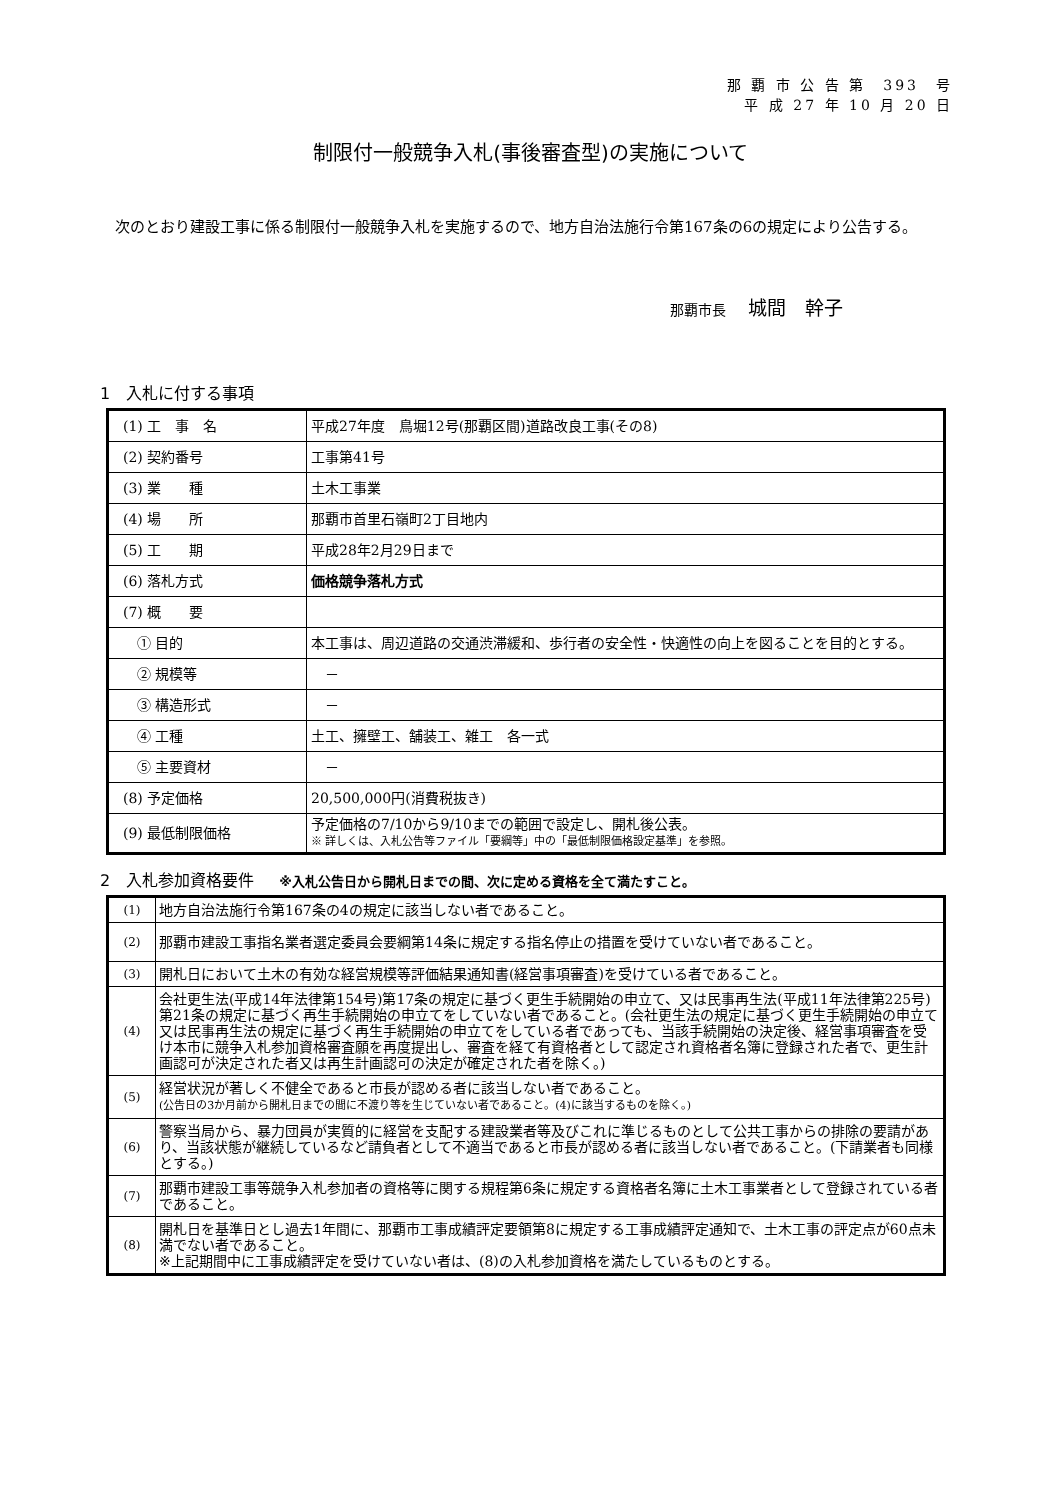那 覇 市 公 告 第　393　号
平 成 27 年 10 月 20 日
制限付一般競争入札(事後審査型)の実施について
次のとおり建設工事に係る制限付一般競争入札を実施するので、地方自治法施行令第167条の6の規定により公告する。
那覇市長 城間　幹子
1　入札に付する事項
| (1) 工 事 名 | 平成27年度 鳥堀12号(那覇区間)道路改良工事(その8) |
| (2) 契約番号 | 工事第41号 |
| (3) 業 種 | 土木工事業 |
| (4) 場 所 | 那覇市首里石嶺町2丁目地内 |
| (5) 工 期 | 平成28年2月29日まで |
| (6) 落札方式 | 価格競争落札方式 |
| (7) 概 要 | |
| ① 目的 | 本工事は、周辺道路の交通渋滞緩和、歩行者の安全性・快適性の向上を図ることを目的とする。 |
| ② 規模等 | － |
| ③ 構造形式 | － |
| ④ 工種 | 土工、擁壁工、舗装工、雑工 各一式 |
| ⑤ 主要資材 | － |
| (8) 予定価格 | 20,500,000円(消費税抜き) |
| (9) 最低制限価格 | 予定価格の7/10から9/10までの範囲で設定し、開札後公表。 ※ 詳しくは、入札公告等ファイル「要綱等」中の「最低制限価格設定基準」を参照。 |
2　入札参加資格要件 ※入札公告日から開札日までの間、次に定める資格を全て満たすこと。
| (1) | 地方自治法施行令第167条の4の規定に該当しない者であること。 |
| (2) | 那覇市建設工事指名業者選定委員会要綱第14条に規定する指名停止の措置を受けていない者であること。 |
| (3) | 開札日において土木の有効な経営規模等評価結果通知書(経営事項審査)を受けている者であること。 |
| (4) | 会社更生法(平成14年法律第154号)第17条の規定に基づく更生手続開始の申立て、又は民事再生法(平成11年法律第225号)第21条の規定に基づく再生手続開始の申立てをしていない者であること。(会社更生法の規定に基づく更生手続開始の申立て又は民事再生法の規定に基づく再生手続開始の申立てをしている者であっても、当該手続開始の決定後、経営事項審査を受け本市に競争入札参加資格審査願を再度提出し、審査を経て有資格者として認定され資格者名簿に登録された者で、更生計画認可が決定された者又は再生計画認可の決定が確定された者を除く。) |
| (5) | 経営状況が著しく不健全であると市長が認める者に該当しない者であること。 (公告日の3か月前から開札日までの間に不渡り等を生じていない者であること。(4)に該当するものを除く。) |
| (6) | 警察当局から、暴力団員が実質的に経営を支配する建設業者等及びこれに準じるものとして公共工事からの排除の要請があり、当該状態が継続しているなど請負者として不適当であると市長が認める者に該当しない者であること。(下請業者も同様とする。) |
| (7) | 那覇市建設工事等競争入札参加者の資格等に関する規程第6条に規定する資格者名簿に土木工事業者として登録されている者であること。 |
| (8) | 開札日を基準日とし過去1年間に、那覇市工事成績評定要領第8に規定する工事成績評定通知で、土木工事の評定点が60点未満でない者であること。 ※上記期間中に工事成績評定を受けていない者は、(8)の入札参加資格を満たしているものとする。 |